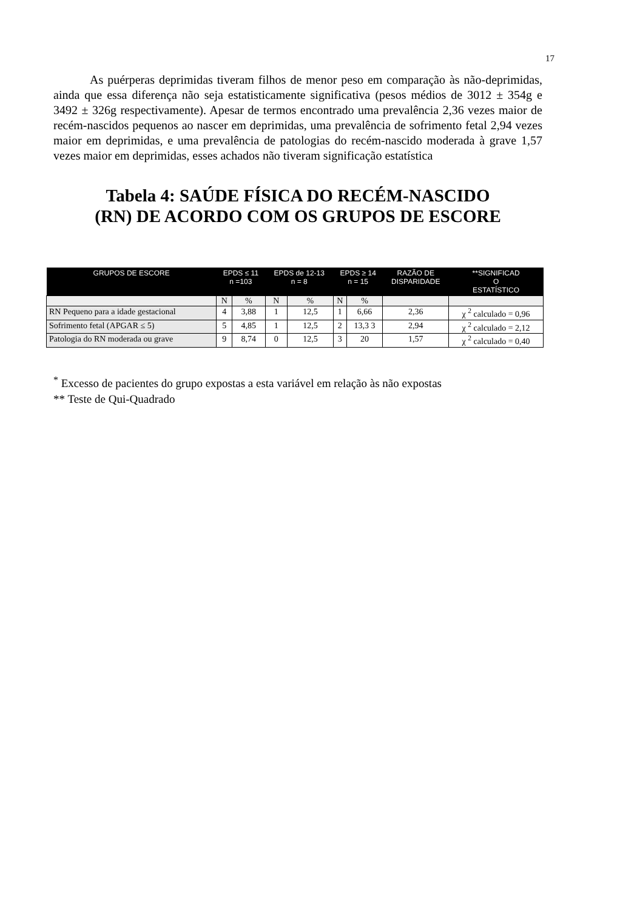17
As puérperas deprimidas tiveram filhos de menor peso em comparação às não-deprimidas, ainda que essa diferença não seja estatisticamente significativa (pesos médios de 3012 ± 354g e 3492 ± 326g respectivamente). Apesar de termos encontrado uma prevalência 2,36 vezes maior de recém-nascidos pequenos ao nascer em deprimidas, uma prevalência de sofrimento fetal 2,94 vezes maior em deprimidas, e uma prevalência de patologias do recém-nascido moderada à grave 1,57 vezes maior em deprimidas, esses achados não tiveram significação estatística
Tabela 4: SAÚDE FÍSICA DO RECÉM-NASCIDO
(RN) DE ACORDO COM OS GRUPOS DE ESCORE
| GRUPOS DE ESCORE | EPDS ≤ 11 n =103 | | EPDS de 12-13 n = 8 | | EPDS ≥ 14 n = 15 | | RAZÃO DE DISPARIDADE | **SIGNIFICAD O ESTATÍSTICO |
| --- | --- | --- | --- | --- | --- | --- | --- | --- |
| | N | % | N | % | N | % | | |
| RN Pequeno para a idade gestacional | 4 | 3,88 | 1 | 12,5 | 1 | 6,66 | 2,36 | χ <sup>2</sup> calculado = 0,96 |
| Sofrimento fetal (APGAR ≤ 5) | 5 | 4,85 | 1 | 12,5 | 2 | 13,3 3 | 2,94 | χ <sup>2</sup> calculado = 2,12 |
| Patologia do RN moderada ou grave | 9 | 8,74 | 0 | 12,5 | 3 | 20 | 1,57 | χ <sup>2</sup> calculado = 0,40 |
<sup>*</sup> Excesso de pacientes do grupo expostas a esta variável em relação às não expostas
** Teste de Qui-Quadrado